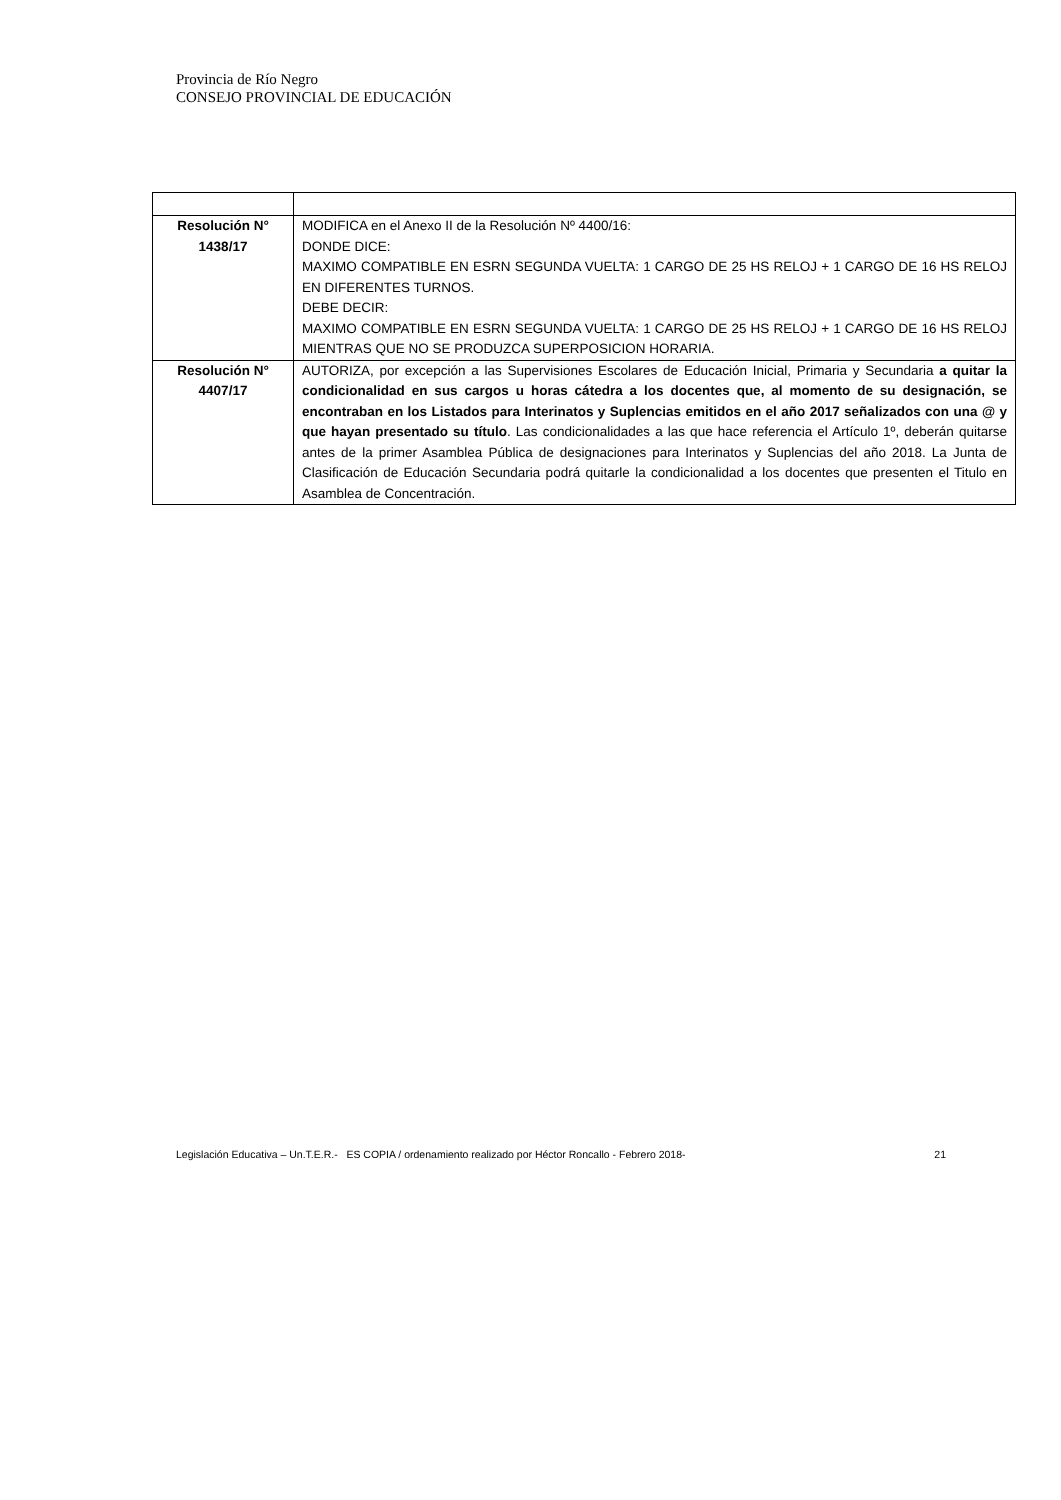Provincia de Río Negro
CONSEJO PROVINCIAL DE EDUCACIÓN
| Resolución N° 1438/17 | MODIFICA en el Anexo II de la Resolución Nº 4400/16: DONDE DICE: MAXIMO COMPATIBLE EN ESRN SEGUNDA VUELTA: 1 CARGO DE 25 HS RELOJ + 1 CARGO DE 16 HS RELOJ EN DIFERENTES TURNOS. DEBE DECIR: MAXIMO COMPATIBLE EN ESRN SEGUNDA VUELTA: 1 CARGO DE 25 HS RELOJ + 1 CARGO DE 16 HS RELOJ MIENTRAS QUE NO SE PRODUZCA SUPERPOSICION HORARIA. |
| Resolución N° 4407/17 | AUTORIZA, por excepción a las Supervisiones Escolares de Educación Inicial, Primaria y Secundaria a quitar la condicionalidad en sus cargos u horas cátedra a los docentes que, al momento de su designación, se encontraban en los Listados para Interinatos y Suplencias emitidos en el año 2017 señalizados con una @ y que hayan presentado su título . Las condicionalidades a las que hace referencia el Artículo 1º, deberán quitarse antes de la primer Asamblea Pública de designaciones para Interinatos y Suplencias del año 2018. La Junta de Clasificación de Educación Secundaria podrá quitarle la condicionalidad a los docentes que presenten el Titulo en Asamblea de Concentración. |
Legislación Educativa – Un.T.E.R.- ES COPIA / ordenamiento realizado por Héctor Roncallo - Febrero 2018- 21